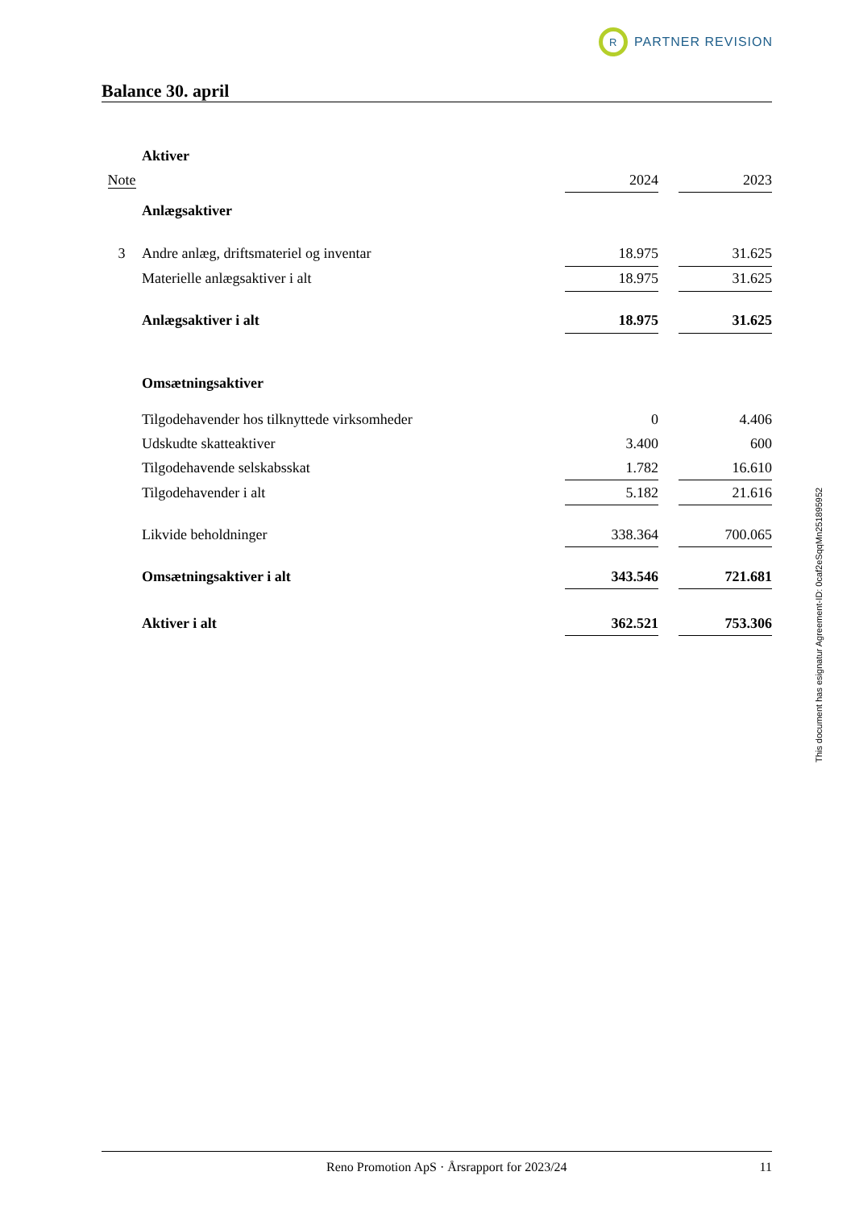R
PARTNER REVISION
Balance 30. april
| | Aktiver | | | |
| Note | | 2024 | | 2023 |
| | Anlægsaktiver | | | |
| 3 | Andre anlæg, driftsmateriel og inventar | 18.975 | | 31.625 |
| | Materielle anlægsaktiver i alt | 18.975 | | 31.625 |
| | Anlægsaktiver i alt | 18.975 | | 31.625 |
| | Omsætningsaktiver | | | |
| | Tilgodehavender hos tilknyttede virksomheder | 0 | | 4.406 |
| | Udskudte skatteaktiver | 3.400 | | 600 |
| | Tilgodehavende selskabsskat | 1.782 | | 16.610 |
| | Tilgodehavender i alt | 5.182 | | 21.616 |
| | Likvide beholdninger | 338.364 | | 700.065 |
| | Omsætningsaktiver i alt | 343.546 | | 721.681 |
| | Aktiver i alt | 362.521 | | 753.306 |
This document has esignatur Agreement-ID: 0caf2eSqqMn251895952
Reno Promotion ApS · Årsrapport for 2023/24 11